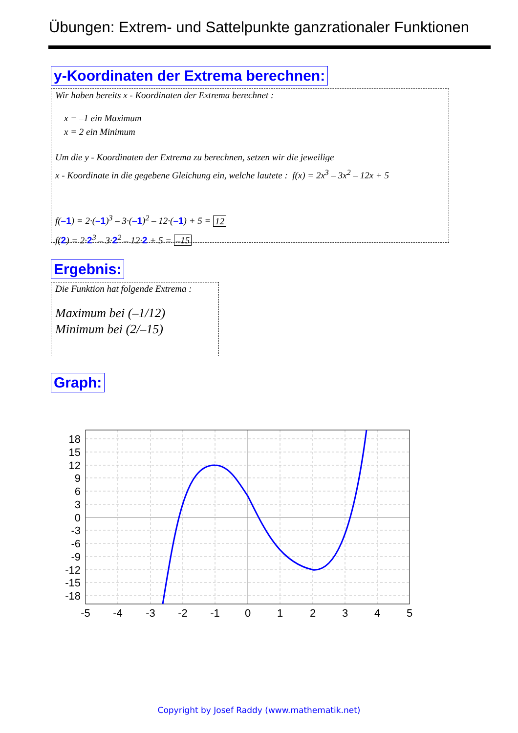Übungen: Extrem- und Sattelpunkte ganzrationaler Funktionen
y-Koordinaten der Extrema berechnen:
Wir haben bereits x - Koordinaten der Extrema berechnet :
x = –1 ein Maximum
x = 2 ein Minimum
Um die y - Koordinaten der Extrema zu berechnen, setzen wir die jeweilige
x - Koordinate in die gegebene Gleichung ein, welche lautete : f(x) = 2x<sup>3</sup> – 3x<sup>2</sup> – 12x + 5
f(–1) = 2·(–1)<sup>3</sup> – 3·(–1)<sup>2</sup> – 12·(–1) + 5 = 12
f(2) = 2·2<sup>3</sup> – 3·2<sup>2</sup> – 12·2 + 5 = –15
Ergebnis:
Die Funktion hat folgende Extrema :
Maximum bei (–1/12)
Minimum bei (2/–15)
Graph:
18
15
12
9
6
3
0
-3
-6
-9
-12
-15
-18
-5
-4
-3
-2
-1
0
1
2
3
4
5
Copyright by Josef Raddy (www.mathematik.net)